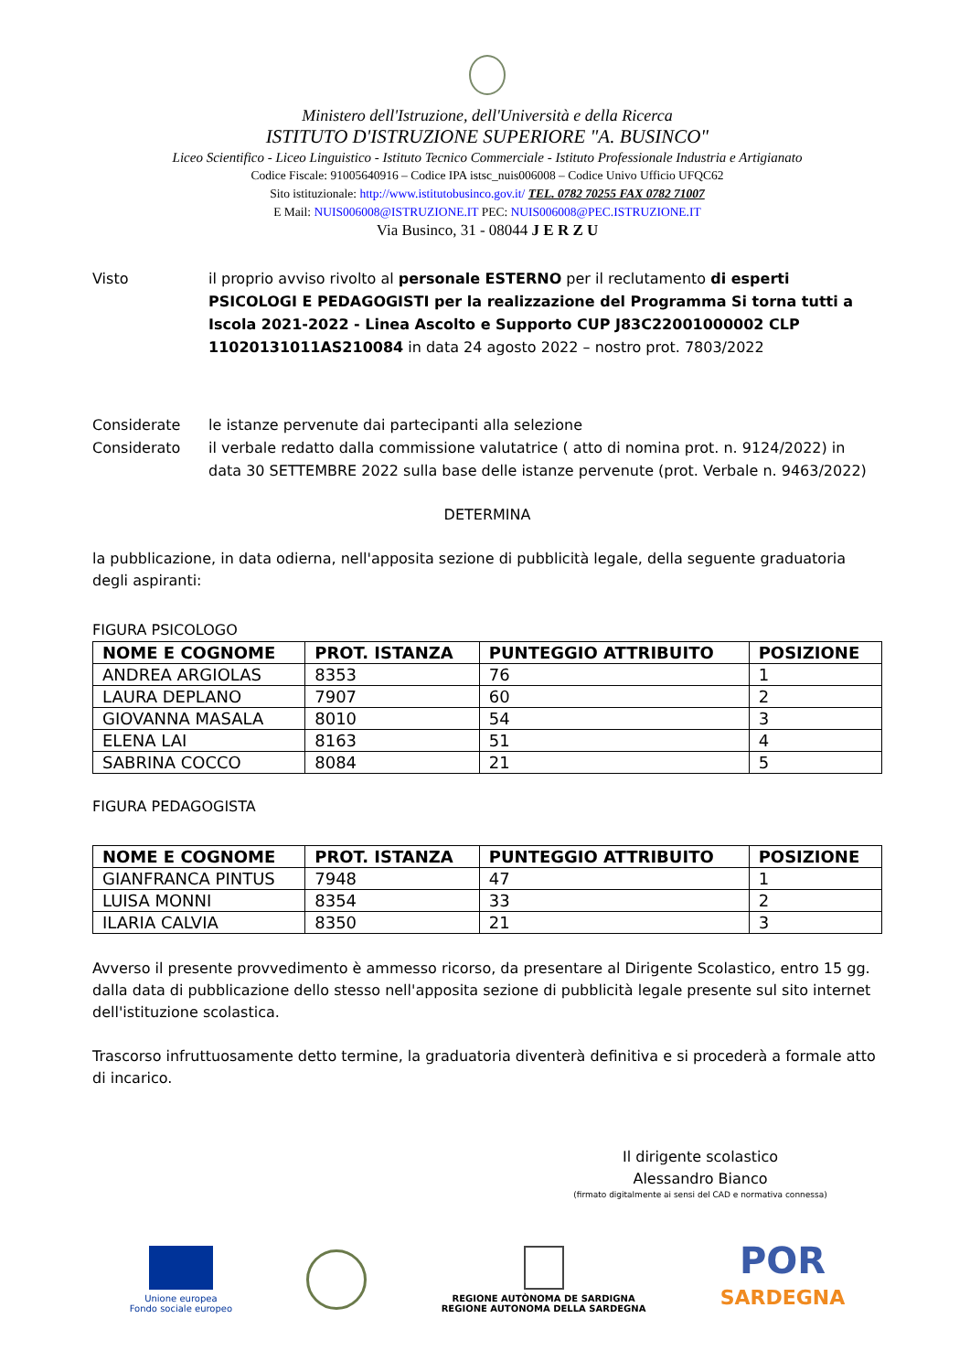Ministero dell'Istruzione, dell'Università e della Ricerca
ISTITUTO D'ISTRUZIONE SUPERIORE "A. BUSINCO"
Liceo Scientifico - Liceo Linguistico - Istituto Tecnico Commerciale - Istituto Professionale Industria e Artigianato
Codice Fiscale: 91005640916 – Codice IPA istsc_nuis006008 – Codice Univo Ufficio UFQC62
Sito istituzionale: http://www.istitutobusinco.gov.it/ TEL. 0782 70255 FAX 0782 71007
E Mail: NUIS006008@ISTRUZIONE.IT PEC: NUIS006008@PEC.ISTRUZIONE.IT
Via Businco, 31 - 08044 J E R Z U
Visto il proprio avviso rivolto al personale ESTERNO per il reclutamento di esperti PSICOLOGI E PEDAGOGISTI per la realizzazione del Programma Si torna tutti a Iscola 2021-2022 - Linea Ascolto e Supporto CUP J83C22001000002 CLP 11020131011AS210084 in data 24 agosto 2022 – nostro prot. 7803/2022
Considerate le istanze pervenute dai partecipanti alla selezione
Considerato il verbale redatto dalla commissione valutatrice ( atto di nomina prot. n. 9124/2022) in data 30 SETTEMBRE 2022 sulla base delle istanze pervenute (prot. Verbale n. 9463/2022)
DETERMINA
la pubblicazione, in data odierna, nell'apposita sezione di pubblicità legale, della seguente graduatoria degli aspiranti:
FIGURA PSICOLOGO
| NOME E COGNOME | PROT. ISTANZA | PUNTEGGIO ATTRIBUITO | POSIZIONE |
| --- | --- | --- | --- |
| ANDREA ARGIOLAS | 8353 | 76 | 1 |
| LAURA DEPLANO | 7907 | 60 | 2 |
| GIOVANNA MASALA | 8010 | 54 | 3 |
| ELENA LAI | 8163 | 51 | 4 |
| SABRINA COCCO | 8084 | 21 | 5 |
FIGURA PEDAGOGISTA
| NOME E COGNOME | PROT. ISTANZA | PUNTEGGIO ATTRIBUITO | POSIZIONE |
| --- | --- | --- | --- |
| GIANFRANCA PINTUS | 7948 | 47 | 1 |
| LUISA MONNI | 8354 | 33 | 2 |
| ILARIA CALVIA | 8350 | 21 | 3 |
Avverso il presente provvedimento è ammesso ricorso, da presentare al Dirigente Scolastico, entro 15 gg. dalla data di pubblicazione dello stesso nell'apposita sezione di pubblicità legale presente sul sito internet dell'istituzione scolastica.
Trascorso infruttuosamente detto termine, la graduatoria diventerà definitiva e si procederà a formale atto di incarico.
Il dirigente scolastico
Alessandro Bianco
(firmato digitalmente ai sensi del CAD e normativa connessa)
Unione europea
Fondo sociale europeo
REGIONE AUTÒNOMA DE SARDIGNA
REGIONE AUTONOMA DELLA SARDEGNA
POR
SARDEGNA